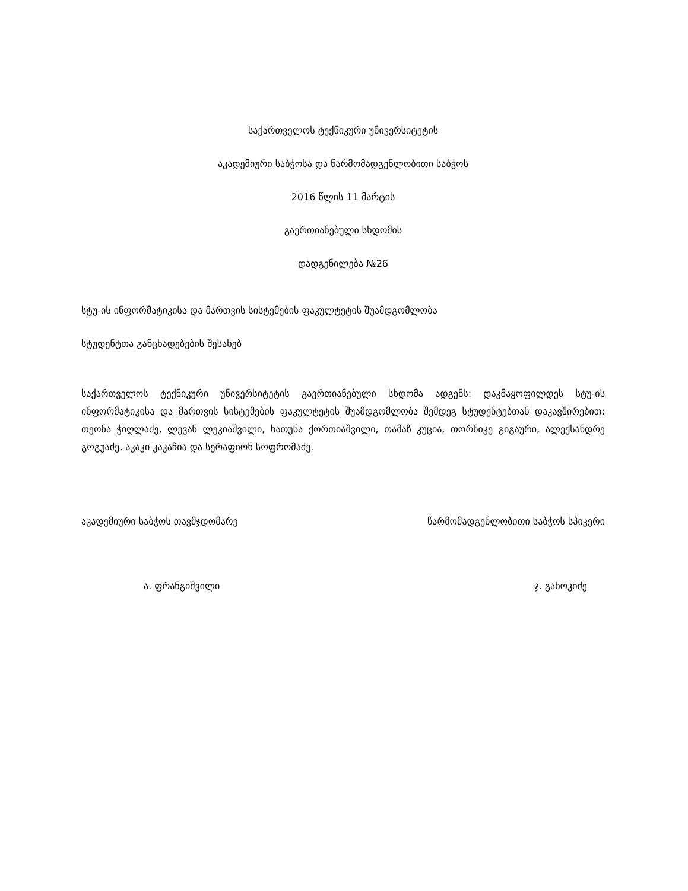საქართველოს ტექნიკური უნივერსიტეტის
აკადემიური საბჭოსა და წარმომადგენლობითი საბჭოს
2016 წლის 11 მარტის
გაერთიანებული სხდომის
დადგენილება №26
სტუ-ის ინფორმატიკისა და მართვის სისტემების ფაკულტეტის შუამდგომლობა
სტუდენტთა განცხადებების შესახებ
საქართველოს ტექნიკური უნივერსიტეტის გაერთიანებული სხდომა ადგენს: დაკმაყოფილდეს სტუ-ის ინფორმატიკისა და მართვის სისტემების ფაკულტეტის შუამდგომლობა შემდეგ სტუდენტებთან დაკავშირებით: თეონა ჭიღლაძე, ლევან ლეკიაშვილი, ხათუნა ქორთიაშვილი, თამაზ კუცია, თორნიკე გიგაური, ალექსანდრე გოგუაძე, აკაკი კაკაჩია და სერაფიონ სოფრომაძე.
აკადემიური საბჭოს თავმჯდომარე წარმომადგენლობითი საბჭოს სპიკერი
ა. ფრანგიშვილი ჯ. გახოკიძე